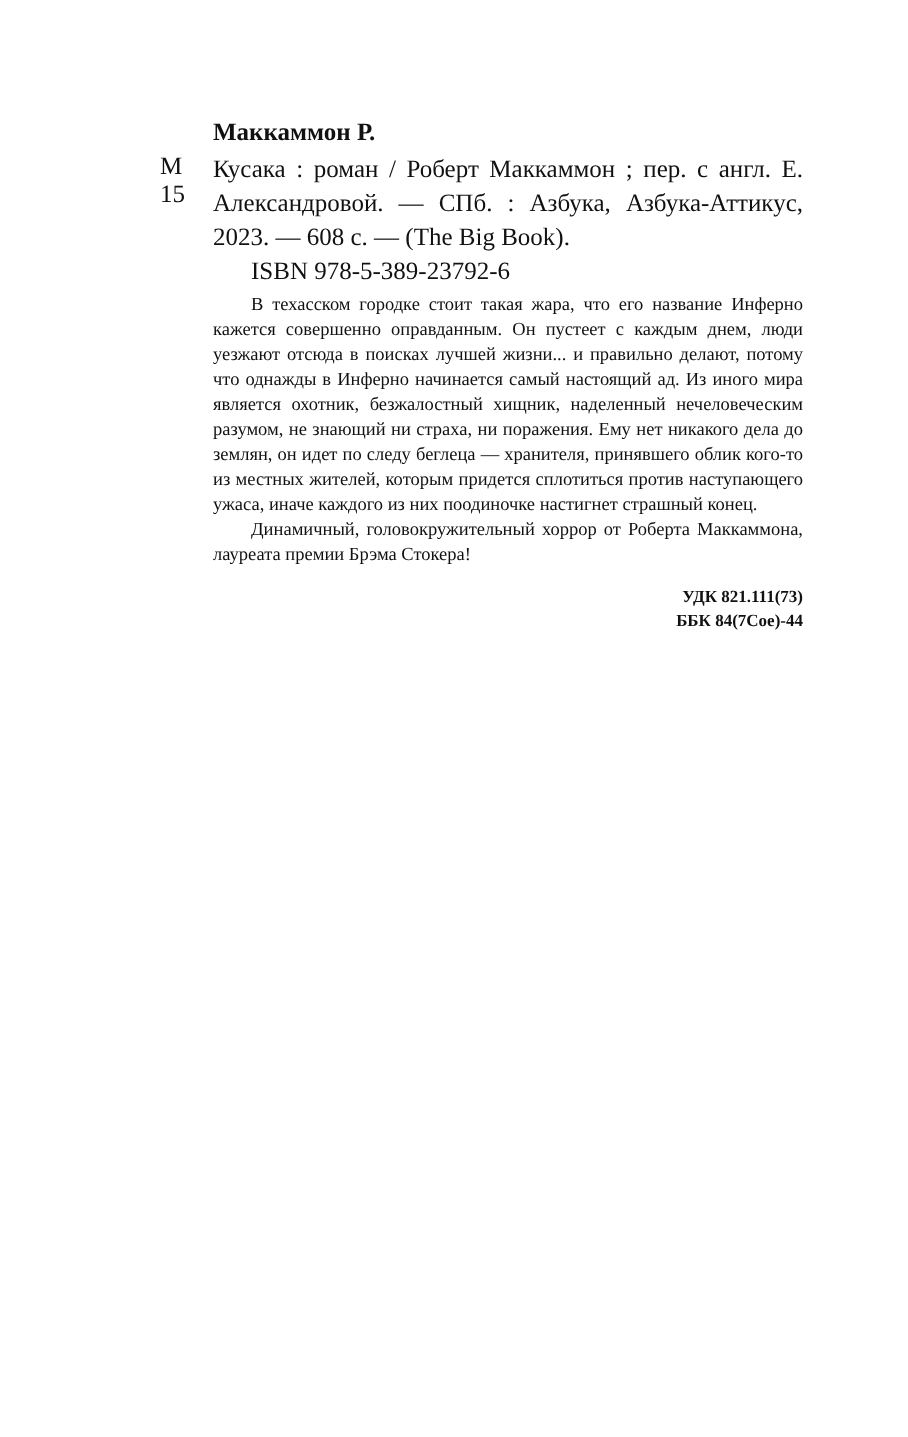Маккаммон Р.
М 15
Кусака : роман / Роберт Маккаммон ; пер. с англ. Е. Александровой. — СПб. : Азбука, Азбука-Аттикус, 2023. — 608 с. — (The Big Book).
ISBN 978-5-389-23792-6
В техасском городке стоит такая жара, что его название Инферно кажется совершенно оправданным. Он пустеет с каждым днем, люди уезжают отсюда в поисках лучшей жизни... и правильно делают, потому что однажды в Инферно начинается самый настоящий ад. Из иного мира является охотник, безжалостный хищник, наделенный нечеловеческим разумом, не знающий ни страха, ни поражения. Ему нет никакого дела до землян, он идет по следу беглеца — хранителя, принявшего облик кого-то из местных жителей, которым придется сплотиться против наступающего ужаса, иначе каждого из них поодиночке настигнет страшный конец.
Динамичный, головокружительный хоррор от Роберта Маккаммона, лауреата премии Брэма Стокера!
УДК 821.111(73)
ББК 84(7Сое)-44